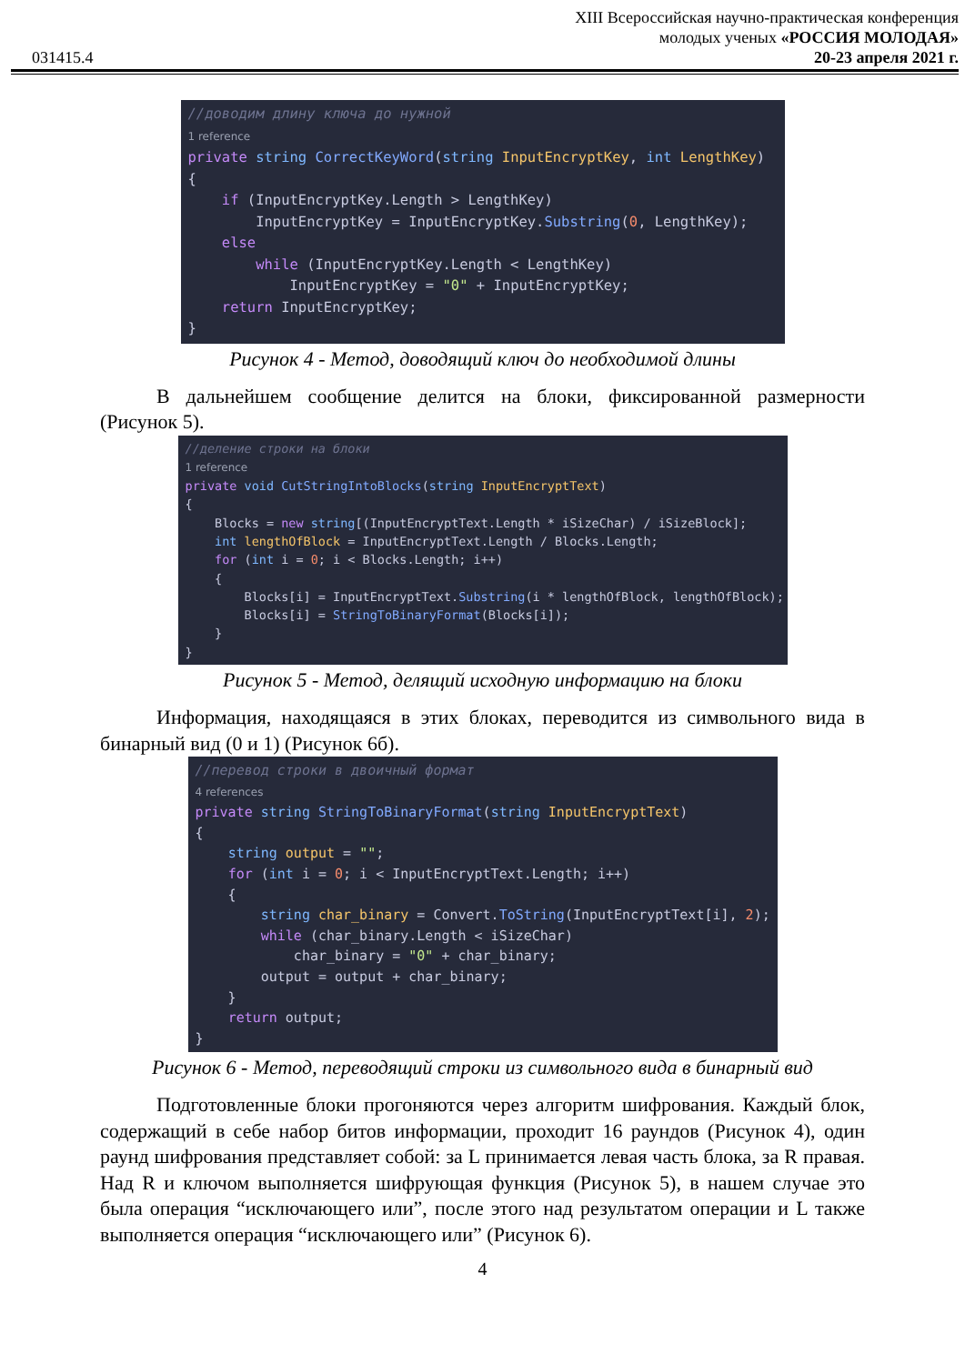XIII Всероссийская научно-практическая конференция
молодых ученых «РОССИЯ МОЛОДАЯ»
20-23 апреля 2021 г.
031415.4
//доводим длину ключа до нужной 1 reference private string CorrectKeyWord(string InputEncryptKey, int LengthKey) { if (InputEncryptKey.Length > LengthKey) InputEncryptKey = InputEncryptKey.Substring(0, LengthKey); else while (InputEncryptKey.Length < LengthKey) InputEncryptKey = "0" + InputEncryptKey; return InputEncryptKey; }
Рисунок 4 - Метод, доводящий ключ до необходимой длины
В дальнейшем сообщение делится на блоки, фиксированной размерности (Рисунок 5).
//деление строки на блоки 1 reference private void CutStringIntoBlocks(string InputEncryptText) { Blocks = new string[(InputEncryptText.Length * iSizeChar) / iSizeBlock]; int lengthOfBlock = InputEncryptText.Length / Blocks.Length; for (int i = 0; i < Blocks.Length; i++) { Blocks[i] = InputEncryptText.Substring(i * lengthOfBlock, lengthOfBlock); Blocks[i] = StringToBinaryFormat(Blocks[i]); } }
Рисунок 5 - Метод, делящий исходную информацию на блоки
Информация, находящаяся в этих блоках, переводится из символьного вида в бинарный вид (0 и 1) (Рисунок 6б).
//перевод строки в двоичный формат 4 references private string StringToBinaryFormat(string InputEncryptText) { string output = ""; for (int i = 0; i < InputEncryptText.Length; i++) { string char_binary = Convert.ToString(InputEncryptText[i], 2); while (char_binary.Length < iSizeChar) char_binary = "0" + char_binary; output = output + char_binary; } return output; }
Рисунок 6 - Метод, переводящий строки из символьного вида в бинарный вид
Подготовленные блоки прогоняются через алгоритм шифрования. Каждый блок, содержащий в себе набор битов информации, проходит 16 раундов (Рисунок 4), один раунд шифрования представляет собой: за L принимается левая часть блока, за R правая. Над R и ключом выполняется шифрующая функция (Рисунок 5), в нашем случае это была операция “исключающего или”, после этого над результатом операции и L также выполняется операция “исключающего или” (Рисунок 6).
4